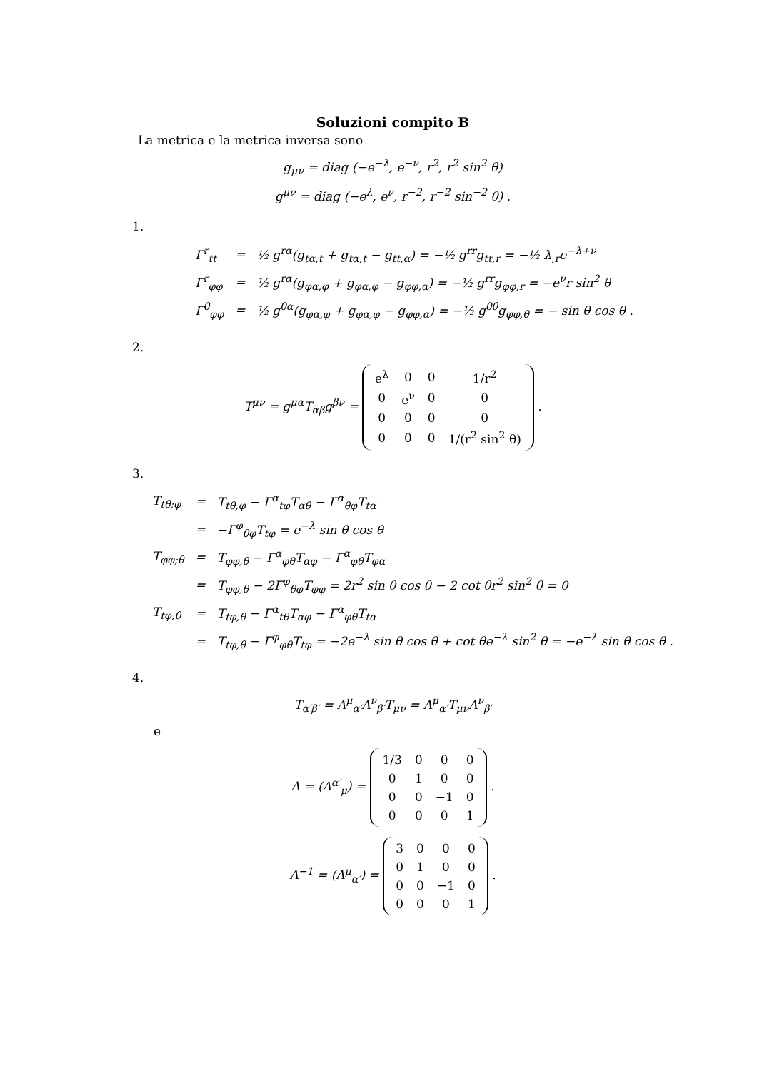Soluzioni compito B
La metrica e la metrica inversa sono
g<sub>μν</sub> = diag (−e<sup>−λ</sup>, e<sup>−ν</sup>, r<sup>2</sup>, r<sup>2</sup> sin<sup>2</sup> θ)
g<sup>μν</sup> = diag (−e<sup>λ</sup>, e<sup>ν</sup>, r<sup>−2</sup>, r<sup>−2</sup> sin<sup>−2</sup> θ) .
1.
| Γ<sup>r</sup><sub>tt</sub> | = | ½ g<sup>rα</sup>(g<sub>tα,t</sub> + g<sub>tα,t</sub> − g<sub>tt,α</sub>) = −½ g<sup>rr</sup>g<sub>tt,r</sub> = −½ λ<sub>,r</sub>e<sup>−λ+ν</sup> |
| Γ<sup>r</sup><sub>φφ</sub> | = | ½ g<sup>rα</sup>(g<sub>φα,φ</sub> + g<sub>φα,φ</sub> − g<sub>φφ,α</sub>) = −½ g<sup>rr</sup>g<sub>φφ,r</sub> = −e<sup>ν</sup>r sin<sup>2</sup> θ |
| Γ<sup>θ</sup><sub>φφ</sub> | = | ½ g<sup>θα</sup>(g<sub>φα,φ</sub> + g<sub>φα,φ</sub> − g<sub>φφ,α</sub>) = −½ g<sup>θθ</sup>g<sub>φφ,θ</sub> = − sin θ cos θ . |
2.
T<sup>μν</sup> = g<sup>μα</sup>T<sub>αβ</sub>g<sup>βν</sup> =
| e<sup>λ</sup> | 0 | 0 | 1/r<sup>2</sup> |
| 0 | e<sup>ν</sup> | 0 | 0 |
| 0 | 0 | 0 | 0 |
| 0 | 0 | 0 | 1/(r<sup>2</sup> sin<sup>2</sup> θ) |
.
3.
| T<sub>tθ;φ</sub> | = | T<sub>tθ,φ</sub> − Γ<sup>α</sup><sub>tφ</sub>T<sub>αθ</sub> − Γ<sup>α</sup><sub>θφ</sub>T<sub>tα</sub> |
| | = | −Γ<sup>φ</sup><sub>θφ</sub>T<sub>tφ</sub> = e<sup>−λ</sup> sin θ cos θ |
| T<sub>φφ;θ</sub> | = | T<sub>φφ,θ</sub> − Γ<sup>α</sup><sub>φθ</sub>T<sub>αφ</sub> − Γ<sup>α</sup><sub>φθ</sub>T<sub>φα</sub> |
| | = | T<sub>φφ,θ</sub> − 2Γ<sup>φ</sup><sub>θφ</sub>T<sub>φφ</sub> = 2r<sup>2</sup> sin θ cos θ − 2 cot θr<sup>2</sup> sin<sup>2</sup> θ = 0 |
| T<sub>tφ;θ</sub> | = | T<sub>tφ,θ</sub> − Γ<sup>α</sup><sub>tθ</sub>T<sub>αφ</sub> − Γ<sup>α</sup><sub>φθ</sub>T<sub>tα</sub> |
| | = | T<sub>tφ,θ</sub> − Γ<sup>φ</sup><sub>φθ</sub>T<sub>tφ</sub> = −2e<sup>−λ</sup> sin θ cos θ + cot θe<sup>−λ</sup> sin<sup>2</sup> θ = −e<sup>−λ</sup> sin θ cos θ . |
4.
T<sub>α′β′</sub> = Λ<sup>μ</sup><sub>α′</sub>Λ<sup>ν</sup><sub>β′</sub>T<sub>μν</sub> = Λ<sup>μ</sup><sub>α′</sub>T<sub>μν</sub>Λ<sup>ν</sup><sub>β′</sub>
e
Λ = (Λ<sup>α′</sup><sub>μ</sub>) =
| 1/3 | 0 | 0 | 0 |
| 0 | 1 | 0 | 0 |
| 0 | 0 | −1 | 0 |
| 0 | 0 | 0 | 1 |
.
Λ<sup>−1</sup> = (Λ<sup>μ</sup><sub>α′</sub>) =
| 3 | 0 | 0 | 0 |
| 0 | 1 | 0 | 0 |
| 0 | 0 | −1 | 0 |
| 0 | 0 | 0 | 1 |
.